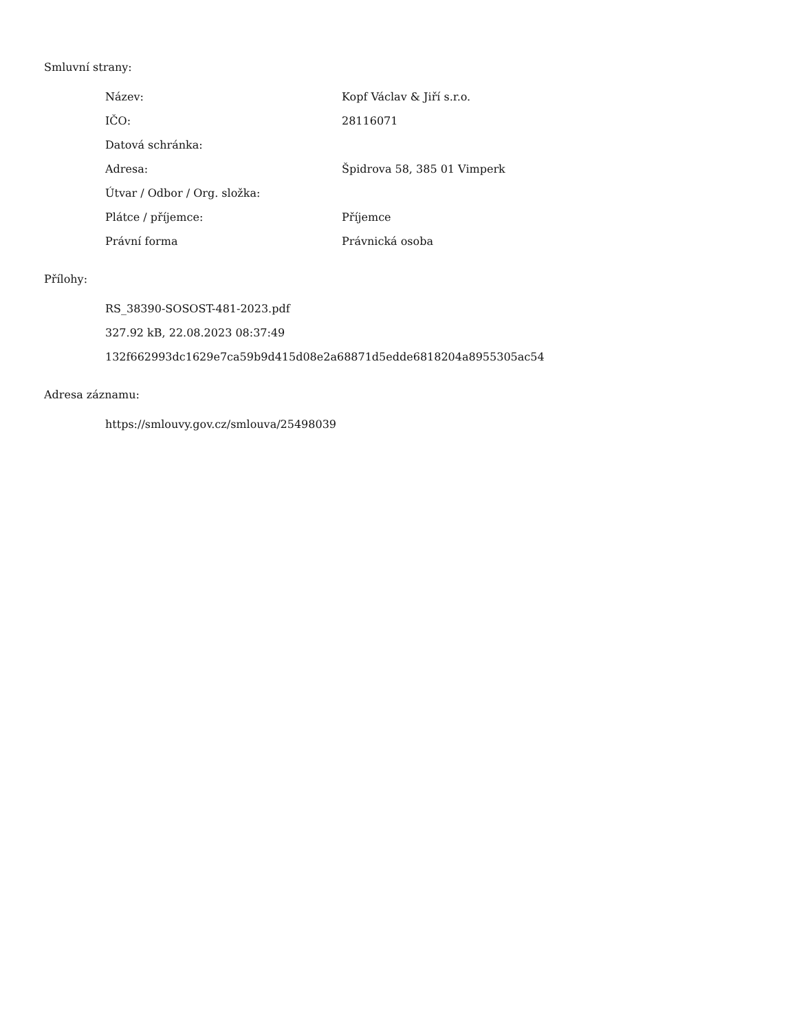Smluvní strany:
| Název: | Kopf Václav & Jiří s.r.o. |
| IČO: | 28116071 |
| Datová schránka: | |
| Adresa: | Špidrova 58, 385 01 Vimperk |
| Útvar / Odbor / Org. složka: | |
| Plátce / příjemce: | Příjemce |
| Právní forma | Právnická osoba |
Přílohy:
RS_38390-SOSOST-481-2023.pdf
327.92 kB, 22.08.2023 08:37:49
132f662993dc1629e7ca59b9d415d08e2a68871d5edde6818204a8955305ac54
Adresa záznamu:
https://smlouvy.gov.cz/smlouva/25498039